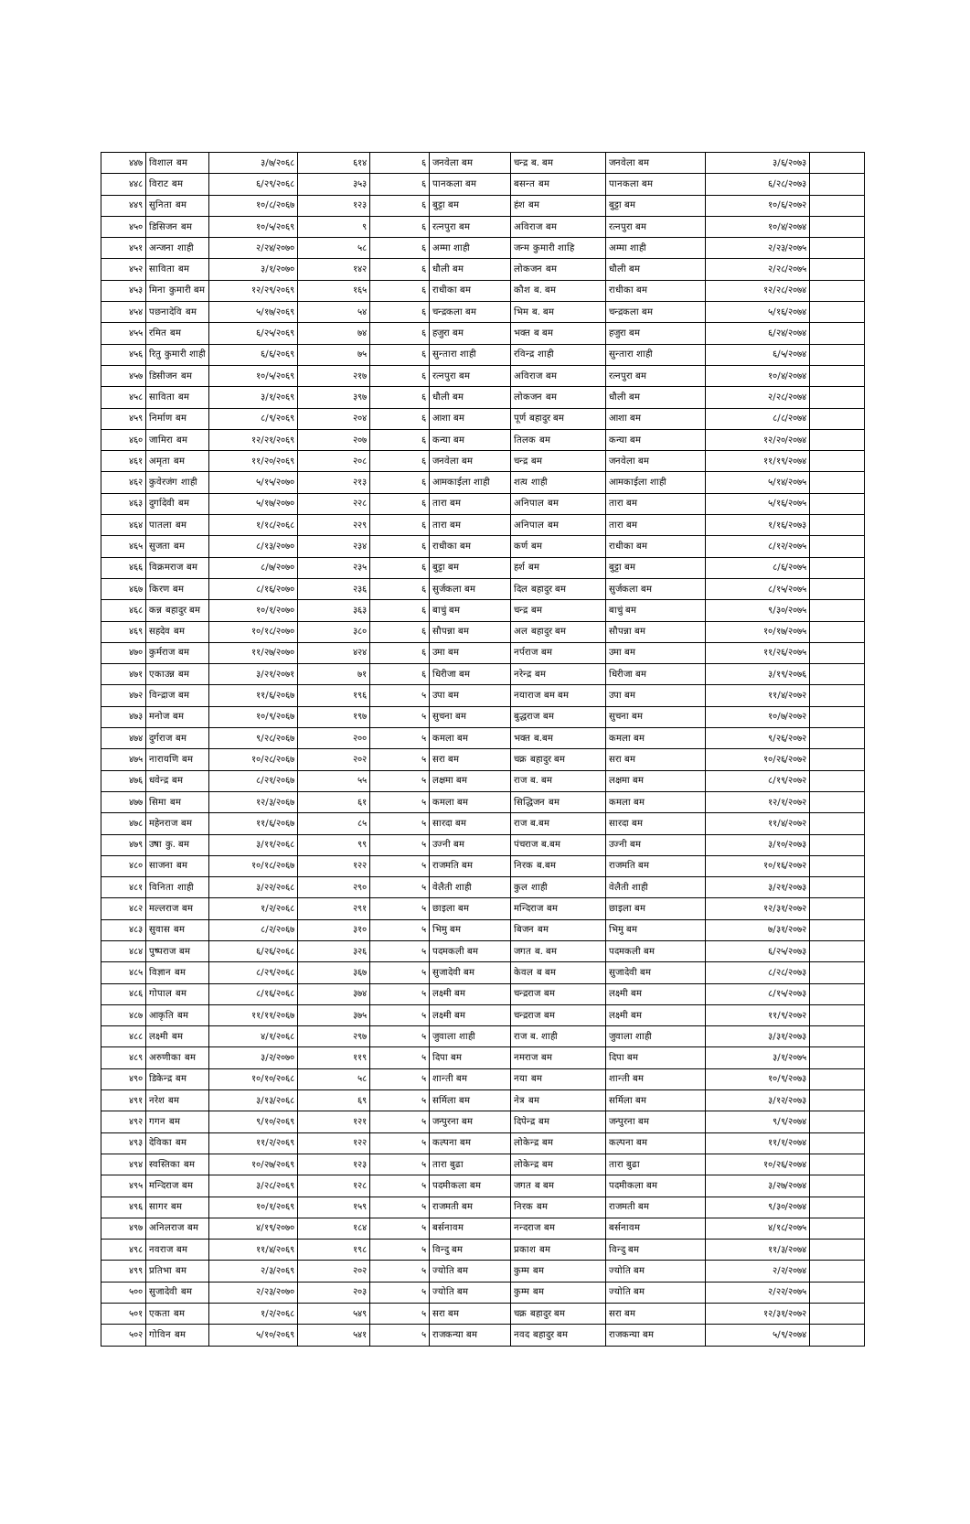| ४४७ | विशाल बम | ३/७/२०६८ | ६१४ | ६ | जनवेला बम | चन्द्र ब. बम | जनवेला बम | ३/६/२०७३ | |
| ४४८ | विराट बम | ६/२९/२०६८ | ३५३ | ६ | पानकला बम | बसन्त बम | पानकला बम | ६/२८/२०७३ | |
| ४४९ | सुनिता बम | १०/८/२०६७ | १२३ | ६ | बुट्टा बम | हंश बम | बुट्टा बम | १०/६/२०७२ | |
| ४५० | डिसिजन बम | १०/५/२०६९ | ९ | ६ | रत्नपुरा बम | अविराज बम | रत्नपुरा बम | १०/४/२०७४ | |
| ४५१ | अन्जना शाही | २/२४/२०७० | ५८ | ६ | अम्मा शाही | जन्म कुमारी शाहि | अम्मा शाही | २/२३/२०७५ | |
| ४५२ | साविता बम | ३/१/२०७० | १४२ | ६ | धौली बम | लोकजन बम | धौली बम | २/२८/२०७५ | |
| ४५३ | मिना कुमारी बम | १२/२९/२०६९ | १६५ | ६ | राधीका बम | कौश ब. बम | राधीका बम | १२/२८/२०७४ | |
| ४५४ | पछनादेवि बम | ५/१७/२०६९ | ५४ | ६ | चन्द्रकला बम | भिम ब. बम | चन्द्रकला बम | ५/१६/२०७४ | |
| ४५५ | रमित बम | ६/२५/२०६९ | ७४ | ६ | हजुरा बम | भक्त ब बम | हजुरा बम | ६/२४/२०७४ | |
| ४५६ | रितु कुमारी शाही | ६/६/२०६९ | ७५ | ६ | सुन्तारा शाही | रविन्द्र शाही | सुन्तारा शाही | ६/५/२०७४ | |
| ४५७ | डिसीजन बम | १०/५/२०६९ | २१७ | ६ | रत्नपुरा बम | अविराज बम | रत्नपुरा बम | १०/४/२०७४ | |
| ४५८ | साविता बम | ३/१/२०६९ | ३९७ | ६ | धौली बम | लोकजन बम | धौली बम | २/२८/२०७४ | |
| ४५९ | निर्माण बम | ८/९/२०६९ | २०४ | ६ | आशा बम | पूर्ण बहादुर बम | आशा बम | ८/८/२०७४ | |
| ४६० | जामिरा बम | १२/२१/२०६९ | २०७ | ६ | कन्या बम | तिलक बम | कन्या बम | १२/२०/२०७४ | |
| ४६१ | अमृता बम | ११/२०/२०६९ | २०८ | ६ | जनवेला बम | चन्द्र बम | जनवेला बम | ११/१९/२०७४ | |
| ४६२ | कुवेरजंग शाही | ५/१५/२०७० | २१३ | ६ | आमकाईला शाही | शत्य शाही | आमकाईला शाही | ५/१४/२०७५ | |
| ४६३ | दुर्गादेवी बम | ५/१७/२०७० | २२८ | ६ | तारा बम | अनिपाल बम | तारा बम | ५/१६/२०७५ | |
| ४६४ | पातला बम | १/१८/२०६८ | २२९ | ६ | तारा बम | अनिपाल बम | तारा बम | १/१६/२०७३ | |
| ४६५ | सुजता बम | ८/१३/२०७० | २३४ | ६ | राधीका बम | कर्ण बम | राधीका बम | ८/१२/२०७५ | |
| ४६६ | विक्रमराज बम | ८/७/२०७० | २३५ | ६ | बुट्टा बम | हर्श बम | बुट्टा बम | ८/६/२०७५ | |
| ४६७ | किरण बम | ८/१६/२०७० | २३६ | ६ | सुर्जकला बम | दिल बहादुर बम | सुर्जकला बम | ८/१५/२०७५ | |
| ४६८ | कन्न बहादुर बम | १०/१/२०७० | ३६३ | ६ | बाचुं बम | चन्द्र बम | बाचुं बम | ९/३०/२०७५ | |
| ४६९ | सहदेव बम | १०/१८/२०७० | ३८० | ६ | सौपन्ना बम | अल बहादुर बम | सौपन्ना बम | १०/१७/२०७५ | |
| ४७० | कुर्मराज बम | ११/२७/२०७० | ४२४ | ६ | उमा बम | नर्पराज बम | उमा बम | ११/२६/२०७५ | |
| ४७१ | एकाउन्न बम | ३/२१/२०७१ | ७१ | ६ | धिरीजा बम | नरेन्द्र बम | धिरीजा बम | ३/१९/२०७६ | |
| ४७२ | विन्द्राज बम | ११/६/२०६७ | १९६ | ५ | उपा बम | नयाराज बम बम | उपा बम | ११/४/२०७२ | |
| ४७३ | मनोज बम | १०/९/२०६७ | १९७ | ५ | सुचना बम | बुद्धराज बम | सुचना बम | १०/७/२०७२ | |
| ४७४ | दुर्गराज बम | ९/२८/२०६७ | २०० | ५ | कमला बम | भक्त ब.बम | कमला बम | ९/२६/२०७२ | |
| ४७५ | नारायणि बम | १०/२८/२०६७ | २०२ | ५ | सरा बम | चक्र बहादुर बम | सरा बम | १०/२६/२०७२ | |
| ४७६ | धवेन्द्र बम | ८/२१/२०६७ | ५५ | ५ | लक्षमा बम | राज ब. बम | लक्षमा बम | ८/१९/२०७२ | |
| ४७७ | सिमा बम | १२/३/२०६७ | ६१ | ५ | कमला बम | सिद्धिजन बम | कमला बम | १२/१/२०७२ | |
| ४७८ | महेनराज बम | ११/६/२०६७ | ८५ | ५ | सारदा बम | राज ब.बम | सारदा बम | ११/४/२०७२ | |
| ४७९ | उषा कु. बम | ३/११/२०६८ | ९९ | ५ | उज्नी बम | पंचराज ब.बम | उज्नी बम | ३/१०/२०७३ | |
| ४८० | साजना बम | १०/१८/२०६७ | १२२ | ५ | राजमति बम | निरक ब.बम | राजमति बम | १०/१६/२०७२ | |
| ४८१ | विनिता शाही | ३/२२/२०६८ | २९० | ५ | वेलैती शाही | कुल शाही | वेलैती शाही | ३/२१/२०७३ | |
| ४८२ | मल्लराज बम | १/२/२०६८ | २९१ | ५ | छाइला बम | मन्दिराज बम | छाइला बम | १२/३१/२०७२ | |
| ४८३ | सुवास बम | ८/२/२०६७ | ३१० | ५ | भिमु बम | बिजन बम | भिमु बम | ७/३१/२०७२ | |
| ४८४ | पुष्पराज बम | ६/२६/२०६८ | ३२६ | ५ | पदमकली बम | जगत ब. बम | पदमकली बम | ६/२५/२०७३ | |
| ४८५ | विज्ञान बम | ८/२९/२०६८ | ३६७ | ५ | सुजादेवी बम | केवल ब बम | सुजादेवी बम | ८/२८/२०७३ | |
| ४८६ | गोपाल बम | ८/१६/२०६८ | ३७४ | ५ | लक्ष्मी बम | चन्द्रराज बम | लक्ष्मी बम | ८/१५/२०७३ | |
| ४८७ | आकृति बम | ११/११/२०६७ | ३७५ | ५ | लक्ष्मी बम | चन्द्रराज बम | लक्ष्मी बम | ११/९/२०७२ | |
| ४८८ | लक्ष्मी बम | ४/१/२०६८ | २९७ | ५ | जुवाला शाही | राज ब. शाही | जुवाला शाही | ३/३१/२०७३ | |
| ४८९ | अरुणीका बम | ३/२/२०७० | ११९ | ५ | दिपा बम | नमराज बम | दिपा बम | ३/१/२०७५ | |
| ४९० | डिकेन्द्र बम | १०/१०/२०६८ | ५८ | ५ | शान्ती बम | नया बम | शान्ती बम | १०/९/२०७३ | |
| ४९१ | नरेश बम | ३/१३/२०६८ | ६९ | ५ | सर्मिला बम | नेत्र बम | सर्मिला बम | ३/१२/२०७३ | |
| ४९२ | गगन बम | ९/१०/२०६९ | १२१ | ५ | जन्पुरना बम | दिपेन्द्र बम | जन्पुरना बम | ९/९/२०७४ | |
| ४९३ | देविका बम | ११/२/२०६९ | १२२ | ५ | कल्पना बम | लोकेन्द्र बम | कल्पना बम | ११/१/२०७४ | |
| ४९४ | स्वस्तिका बम | १०/२७/२०६९ | १२३ | ५ | तारा बुढा | लोकेन्द्र बम | तारा बुढा | १०/२६/२०७४ | |
| ४९५ | मन्दिराज बम | ३/२८/२०६९ | १२८ | ५ | पदमीकला बम | जगत ब बम | पदमीकला बम | ३/२७/२०७४ | |
| ४९६ | सागर बम | १०/१/२०६९ | १५९ | ५ | राजमती बम | निरक बम | राजमती बम | ९/३०/२०७४ | |
| ४९७ | अनिलराज बम | ४/१९/२०७० | १८४ | ५ | बर्सनावम | नन्दराज बम | बर्सनावम | ४/१८/२०७५ | |
| ४९८ | नवराज बम | ११/४/२०६९ | १९८ | ५ | विन्दु बम | प्रकाश बम | विन्दु बम | ११/३/२०७४ | |
| ४९९ | प्रतिभा बम | २/३/२०६९ | २०२ | ५ | ज्योति बम | कुम्म बम | ज्योति बम | २/२/२०७४ | |
| ५०० | सुजादेवी बम | २/२३/२०७० | २०३ | ५ | ज्योति बम | कुम्म बम | ज्योति बम | २/२२/२०७५ | |
| ५०१ | एकता बम | १/२/२०६८ | ५४९ | ५ | सरा बम | चक्र बहादुर बम | सरा बम | १२/३१/२०७२ | |
| ५०२ | गोविन बम | ५/१०/२०६९ | ५४१ | ५ | राजकन्या बम | नवद बहादुर बम | राजकन्या बम | ५/९/२०७४ | |